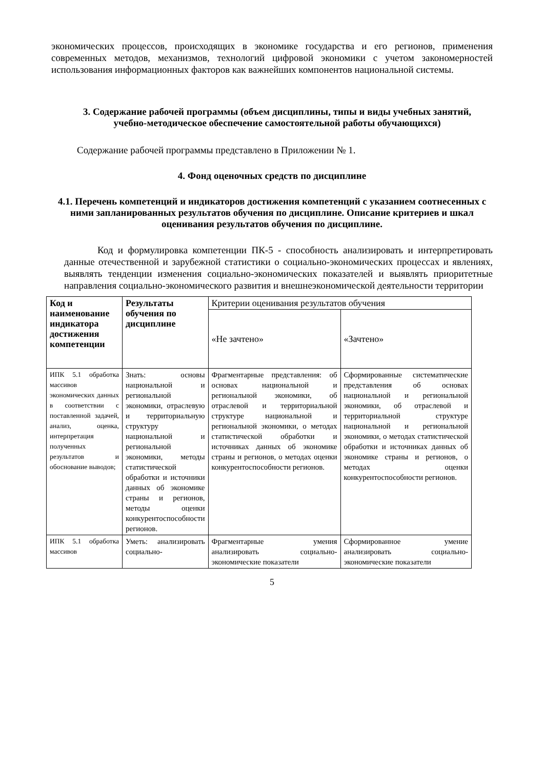экономических процессов, происходящих в экономике государства и его регионов, применения современных методов, механизмов, технологий цифровой экономики с учетом закономерностей использования информационных факторов как важнейших компонентов национальной системы.
3. Содержание рабочей программы (объем дисциплины, типы и виды учебных занятий, учебно-методическое обеспечение самостоятельной работы обучающихся)
Содержание рабочей программы представлено в Приложении № 1.
4. Фонд оценочных средств по дисциплине
4.1. Перечень компетенций и индикаторов достижения компетенций с указанием соотнесенных с ними запланированных результатов обучения по дисциплине. Описание критериев и шкал оценивания результатов обучения по дисциплине.
Код и формулировка компетенции ПК-5 - способность анализировать и интерпретировать данные отечественной и зарубежной статистики о социально-экономических процессах и явлениях, выявлять тенденции изменения социально-экономических показателей и выявлять приоритетные направления социально-экономического развития и внешнеэкономической деятельности территории
| Код и наименование индикатора достижения компетенции | Результаты обучения по дисциплине | Критерии оценивания результатов обучения | |
| | | «Не зачтено» | «Зачтено» |
| ИПК 5.1 обработка массивов экономических данных в соответствии с поставленной задачей, анализ, оценка, интерпретация полученных результатов и обоснование выводов; | Знать: основы национальной и региональной экономики, отраслевую и территориальную структуру национальной и региональной экономики, методы статистической обработки и источники данных об экономике страны и регионов, методы оценки конкурентоспособности регионов. | Фрагментарные представления: об основах национальной и региональной экономики, об отраслевой и территориальной структуре национальной и региональной экономики, о методах статистической обработки и источниках данных об экономике страны и регионов, о методах оценки конкурентоспособности регионов. | Сформированные систематические представления об основах национальной и региональной экономики, об отраслевой и территориальной структуре национальной и региональной экономики, о методах статистической обработки и источниках данных об экономике страны и регионов, о методах оценки конкурентоспособности регионов. |
| ИПК 5.1 обработка массивов | Уметь: анализировать социально- | Фрагментарные умения анализировать социально-экономические показатели | Сформированное умение анализировать социально-экономические показатели |
5